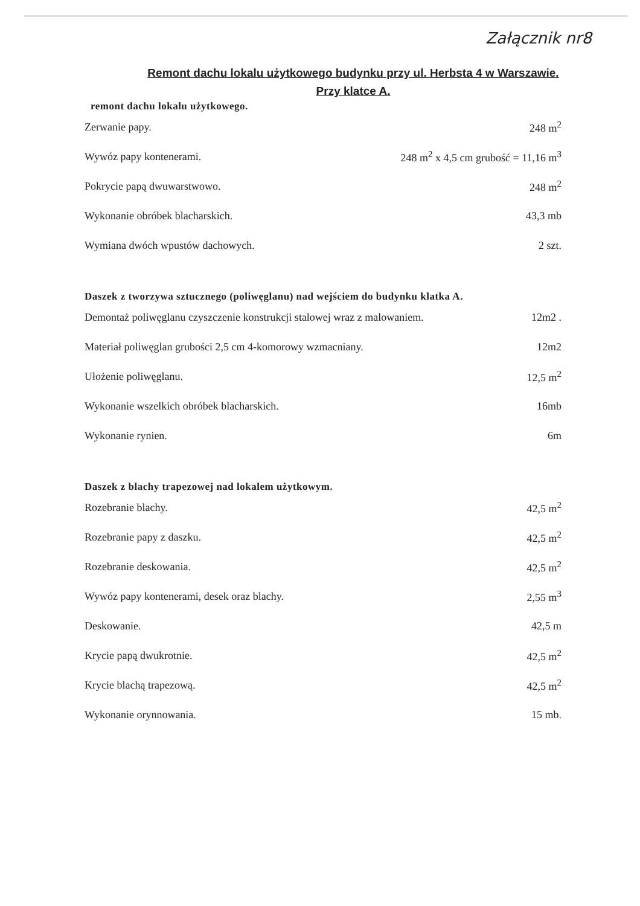Załącznik nr8
Remont dachu lokalu użytkowego budynku przy ul. Herbsta 4 w Warszawie.
Przy klatce A.
remont dachu lokalu użytkowego.
| Zerwanie papy. | 248 m<sup>2</sup> |
| Wywóz papy kontenerami. | 248 m<sup>2</sup> x 4,5 cm grubość = 11,16 m<sup>3</sup> |
| Pokrycie papą dwuwarstwowo. | 248 m<sup>2</sup> |
| Wykonanie obróbek blacharskich. | 43,3 mb |
| Wymiana dwóch wpustów dachowych. | 2 szt. |
Daszek z tworzywa sztucznego (poliwęglanu) nad wejściem do budynku klatka A.
| Demontaż poliwęglanu czyszczenie konstrukcji stalowej wraz z malowaniem. | 12m2 . |
| Materiał poliwęglan grubości 2,5 cm 4-komorowy wzmacniany. | 12m2 |
| Ułożenie poliwęglanu. | 12,5 m<sup>2</sup> |
| Wykonanie wszelkich obróbek blacharskich. | 16mb |
| Wykonanie rynien. | 6m |
Daszek z blachy trapezowej nad lokalem użytkowym.
| Rozebranie blachy. | 42,5 m<sup>2</sup> |
| Rozebranie papy z daszku. | 42,5 m<sup>2</sup> |
| Rozebranie deskowania. | 42,5 m<sup>2</sup> |
| Wywóz papy kontenerami, desek oraz blachy. | 2,55 m<sup>3</sup> |
| Deskowanie. | 42,5 m |
| Krycie papą dwukrotnie. | 42,5 m<sup>2</sup> |
| Krycie blachą trapezową. | 42,5 m<sup>2</sup> |
| Wykonanie orynnowania. | 15 mb. |